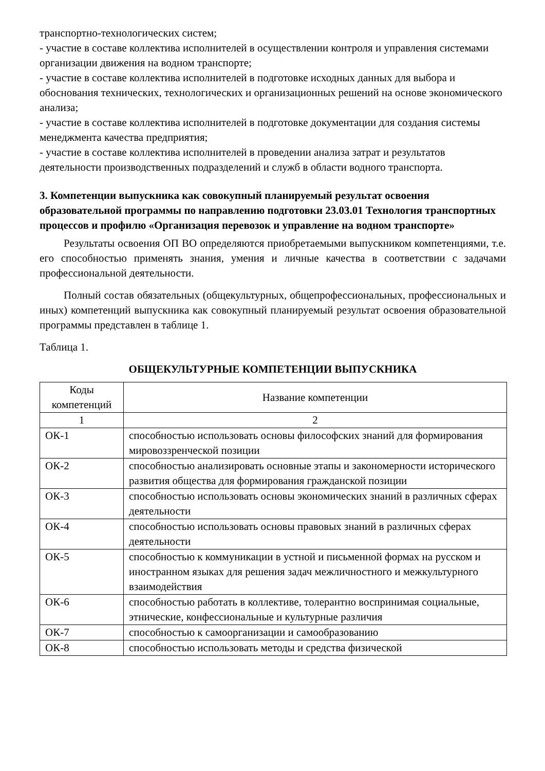транспортно-технологических систем;
- участие в составе коллектива исполнителей в осуществлении контроля и управления системами организации движения на водном транспорте;
- участие в составе коллектива исполнителей в подготовке исходных данных для выбора и обоснования технических, технологических и организационных решений на основе экономического анализа;
- участие в составе коллектива исполнителей в подготовке документации для создания системы менеджмента качества предприятия;
- участие в составе коллектива исполнителей в проведении анализа затрат и результатов деятельности производственных подразделений и служб в области водного транспорта.
3. Компетенции выпускника как совокупный планируемый результат освоения образовательной программы по направлению подготовки 23.03.01 Технология транспортных процессов и профилю «Организация перевозок и управление на водном транспорте»
Результаты освоения ОП ВО определяются приобретаемыми выпускником компетенциями, т.е. его способностью применять знания, умения и личные качества в соответствии с задачами профессиональной деятельности.
Полный состав обязательных (общекультурных, общепрофессиональных, профессиональных и иных) компетенций выпускника как совокупный планируемый результат освоения образовательной программы представлен в таблице 1.
Таблица 1.
ОБЩЕКУЛЬТУРНЫЕ КОМПЕТЕНЦИИ ВЫПУСКНИКА
| Коды компетенций | Название компетенции |
| --- | --- |
| 1 | 2 |
| ОК-1 | способностью использовать основы философских знаний для формирования мировоззренческой позиции |
| ОК-2 | способностью анализировать основные этапы и закономерности исторического развития общества для формирования гражданской позиции |
| ОК-3 | способностью использовать основы экономических знаний в различных сферах деятельности |
| ОК-4 | способностью использовать основы правовых знаний в различных сферах деятельности |
| ОК-5 | способностью к коммуникации в устной и письменной формах на русском и иностранном языках для решения задач межличностного и межкультурного взаимодействия |
| ОК-6 | способностью работать в коллективе, толерантно воспринимая социальные, этнические, конфессиональные и культурные различия |
| ОК-7 | способностью к самоорганизации и самообразованию |
| ОК-8 | способностью использовать методы и средства физической |